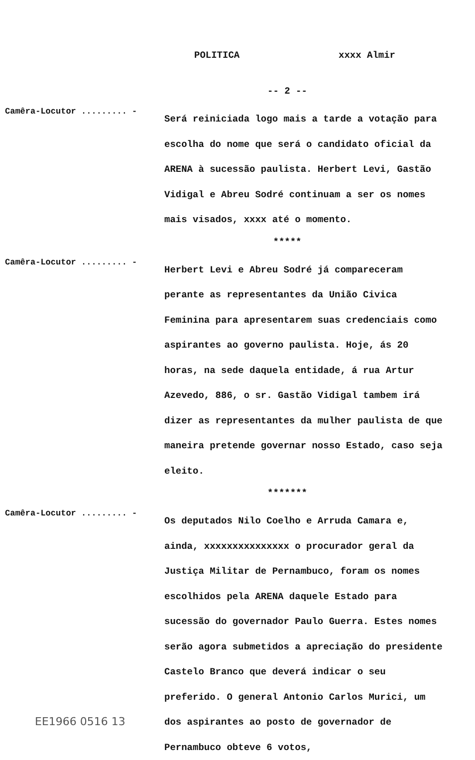POLITICA xxxx Almir
-- 2 --
Camêra-Locutor ......... -
Será reiniciada logo mais a tarde a votação para escolha do nome que será o candidato oficial da ARENA à sucessão paulista. Herbert Levi, Gastão Vidigal e Abreu Sodré continuam a ser os nomes mais visados, xxxx até o momento.
*****
Camêra-Locutor ......... -
Herbert Levi e Abreu Sodré já compareceram perante as representantes da União Civica Feminina para apresentarem suas credenciais como aspirantes ao governo paulista. Hoje, ás 20 horas, na sede daquela entidade, á rua Artur Azevedo, 886, o sr. Gastão Vidigal tambem irá dizer as representantes da mulher paulista de que maneira pretende governar nosso Estado, caso seja eleito.
*******
Camêra-Locutor ......... -
Os deputados Nilo Coelho e Arruda Camara e, ainda, xxxxxxxxxxxxxxx o procurador geral da Justiça Militar de Pernambuco, foram os nomes escolhidos pela ARENA daquele Estado para sucessão do governador Paulo Guerra. Estes nomes serão agora submetidos a apreciação do presidente Castelo Branco que deverá indicar o seu preferido. O general Antonio Carlos Murici, um dos aspirantes ao posto de governador de Pernambuco obteve 6 votos,
EE1966 0516 13